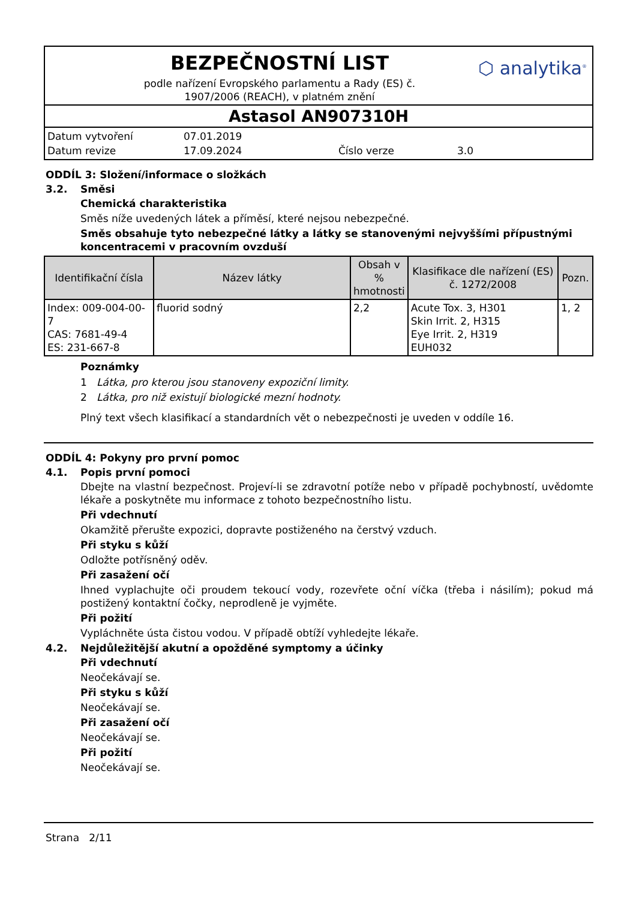BEZPEČNOSTNÍ LIST
podle nařízení Evropského parlamentu a Rady (ES) č.
1907/2006 (REACH), v platném znění
⬡ analytika<sup>®</sup>
Astasol AN907310H
Datum vytvoření 07.01.2019 Datum revize 17.09.2024 Číslo verze 3.0
ODDÍL 3: Složení/informace o složkách
3.2. Směsi
Chemická charakteristika
Směs níže uvedených látek a příměsí, které nejsou nebezpečné.
Směs obsahuje tyto nebezpečné látky a látky se stanovenými nejvyššími přípustnými koncentracemi v pracovním ovzduší
| Identifikační čísla | Název látky | Obsah v % hmotnosti | Klasifikace dle nařízení (ES) č. 1272/2008 | Pozn. |
| --- | --- | --- | --- | --- |
| Index: 009-004-00-7 CAS: 7681-49-4 ES: 231-667-8 | fluorid sodný | 2,2 | Acute Tox. 3, H301 Skin Irrit. 2, H315 Eye Irrit. 2, H319 EUH032 | 1, 2 |
Poznámky
1 Látka, pro kterou jsou stanoveny expoziční limity.
2 Látka, pro niž existují biologické mezní hodnoty.
Plný text všech klasifikací a standardních vět o nebezpečnosti je uveden v oddíle 16.
ODDÍL 4: Pokyny pro první pomoc
4.1. Popis první pomoci
Dbejte na vlastní bezpečnost. Projeví-li se zdravotní potíže nebo v případě pochybností, uvědomte lékaře a poskytněte mu informace z tohoto bezpečnostního listu.
Při vdechnutí
Okamžitě přerušte expozici, dopravte postiženého na čerstvý vzduch.
Při styku s kůží
Odložte potřísněný oděv.
Při zasažení očí
Ihned vyplachujte oči proudem tekoucí vody, rozevřete oční víčka (třeba i násilím); pokud má postižený kontaktní čočky, neprodleně je vyjměte.
Při požití
Vypláchněte ústa čistou vodou. V případě obtíží vyhledejte lékaře.
4.2. Nejdůležitější akutní a opožděné symptomy a účinky
Při vdechnutí
Neočekávají se.
Při styku s kůží
Neočekávají se.
Při zasažení očí
Neočekávají se.
Při požití
Neočekávají se.
Strana 2/11